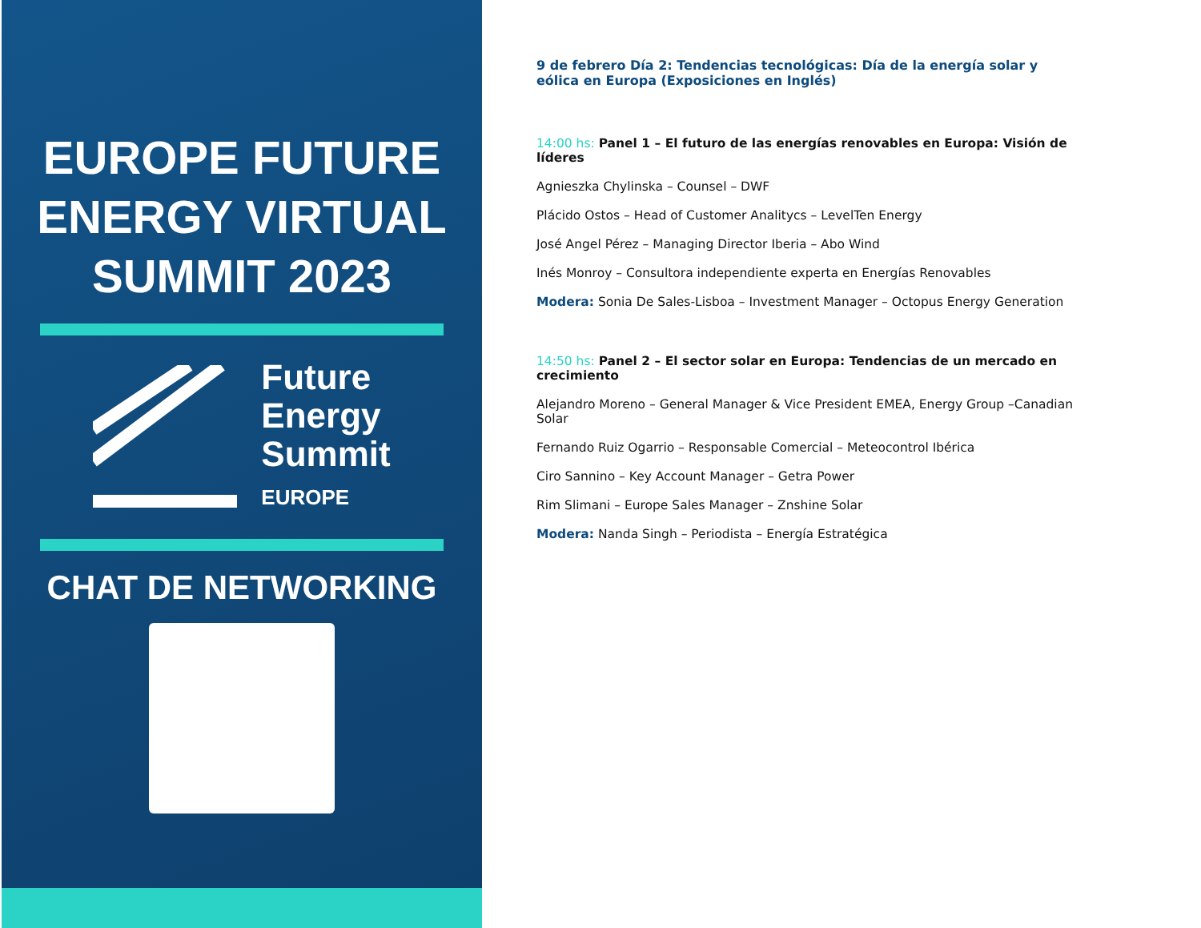EUROPE FUTURE
ENERGY VIRTUAL
SUMMIT 2023
Future
Energy
Summit
EUROPE
CHAT DE NETWORKING
9 de febrero Día 2: Tendencias tecnológicas: Día de la energía solar y eólica en Europa (Exposiciones en Inglés)
14:00 hs: Panel 1 – El futuro de las energías renovables en Europa: Visión de líderes
Agnieszka Chylinska – Counsel – DWF
Plácido Ostos – Head of Customer Analitycs – LevelTen Energy
José Angel Pérez – Managing Director Iberia – Abo Wind
Inés Monroy – Consultora independiente experta en Energías Renovables
Modera: Sonia De Sales-Lisboa – Investment Manager – Octopus Energy Generation
14:50 hs: Panel 2 – El sector solar en Europa: Tendencias de un mercado en crecimiento
Alejandro Moreno – General Manager & Vice President EMEA, Energy Group –Canadian Solar
Fernando Ruiz Ogarrio – Responsable Comercial – Meteocontrol Ibérica
Ciro Sannino – Key Account Manager – Getra Power
Rim Slimani – Europe Sales Manager – Znshine Solar
Modera: Nanda Singh – Periodista – Energía Estratégica